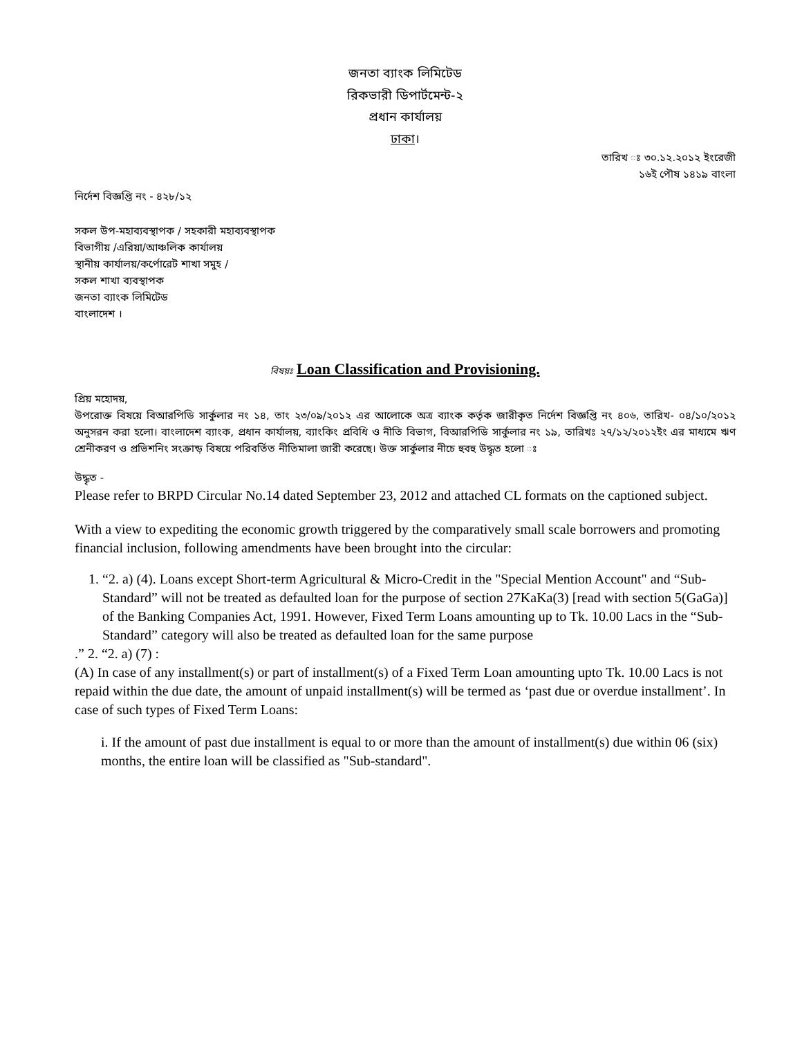জনতা ব্যাংক লিমিটেড
রিকভারী ডিপার্টমেন্ট-২
প্রধান কার্যালয়
ঢাকা।
তারিখ ঃ ৩০.১২.২০১২ ইংরেজী
১৬ই পৌষ ১৪১৯ বাংলা
নির্দেশ বিজ্ঞপ্তি নং - ৪২৮/১২
সকল উপ-মহাব্যবস্থাপক / সহকারী মহাব্যবস্থাপক
বিভাগীয় /এরিয়া/আঞ্চলিক কার্যালয়
স্থানীয় কার্যালয়/কর্পোরেট শাখা সমুহ /
সকল শাখা ব্যবস্থাপক
জনতা ব্যাংক লিমিটেড
বাংলাদেশ ।
বিষয়ঃ Loan Classification and Provisioning.
প্রিয় মহোদয়,
উপরোক্ত বিষয়ে বিআরপিডি সার্কুলার নং ১৪, তাং ২৩/০৯/২০১২ এর আলোকে অত্র ব্যাংক কর্তৃক জারীকৃত নির্দেশ বিজ্ঞপ্তি নং ৪০৬, তারিখ- ০৪/১০/২০১২ অনুসরন করা হলো। বাংলাদেশ ব্যাংক, প্রধান কার্যালয়, ব্যাংকিং প্রবিধি ও নীতি বিভাগ, বিআরপিডি সার্কুলার নং ১৯, তারিখঃ ২৭/১২/২০১২ইং এর মাধ্যমে ঋণ শ্রেনীকরণ ও প্রভিশনিং সংক্রান্ড় বিষয়ে পরিবর্তিত নীতিমালা জারী করেছে। উক্ত সার্কুলার নীচে হুবহু উদ্ধৃত হলো ঃ
উদ্ধৃত -
Please refer to BRPD Circular No.14 dated September 23, 2012 and attached CL formats on the captioned subject.
With a view to expediting the economic growth triggered by the comparatively small scale borrowers and promoting financial inclusion, following amendments have been brought into the circular:
1. “2. a) (4). Loans except Short-term Agricultural & Micro-Credit in the "Special Mention Account" and “Sub-Standard” will not be treated as defaulted loan for the purpose of section 27KaKa(3) [read with section 5(GaGa)] of the Banking Companies Act, 1991. However, Fixed Term Loans amounting up to Tk. 10.00 Lacs in the “Sub-Standard” category will also be treated as defaulted loan for the same purpose
.” 2. “2. a) (7) :
(A) In case of any installment(s) or part of installment(s) of a Fixed Term Loan amounting upto Tk. 10.00 Lacs is not repaid within the due date, the amount of unpaid installment(s) will be termed as ‘past due or overdue installment’. In case of such types of Fixed Term Loans:
i. If the amount of past due installment is equal to or more than the amount of installment(s) due within 06 (six) months, the entire loan will be classified as "Sub-standard".